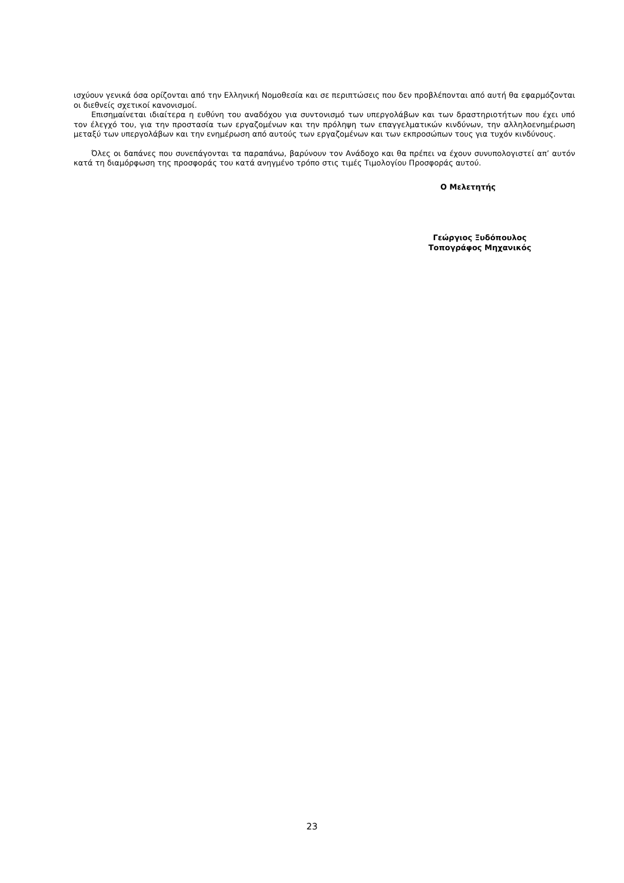ισχύουν γενικά όσα ορίζονται από την Ελληνική Νομοθεσία και σε περιπτώσεις που δεν προβλέπονται από αυτή θα εφαρμόζονται οι διεθνείς σχετικοί κανονισμοί.
Επισημαίνεται ιδιαίτερα η ευθύνη του αναδόχου για συντονισμό των υπεργολάβων και των δραστηριο­τήτων που έχει υπό τον έλεγχό του, για την προστασία των εργαζομένων και την πρόληψη των επαγγελμα­τικών κινδύνων, την αλληλοενημέρωση μεταξύ των υπεργολάβων και την ενημέρωση από αυτούς των εργα­ζομένων και των εκπροσώπων τους για τυχόν κινδύνους.
Όλες οι δαπάνες που συνεπάγονται τα παραπάνω, βαρύνουν τον Ανάδοχο και θα πρέπει να έχουν συνυ­πολογιστεί απ’ αυτόν κατά τη διαμόρφωση της προσφοράς του κατά ανηγμένο τρόπο στις τιμές Τιμολογίου Προσφοράς αυτού.
Ο Μελετητής
Γεώργιος Ξυδόπουλος
Τοπογράφος Μηχανικός
23